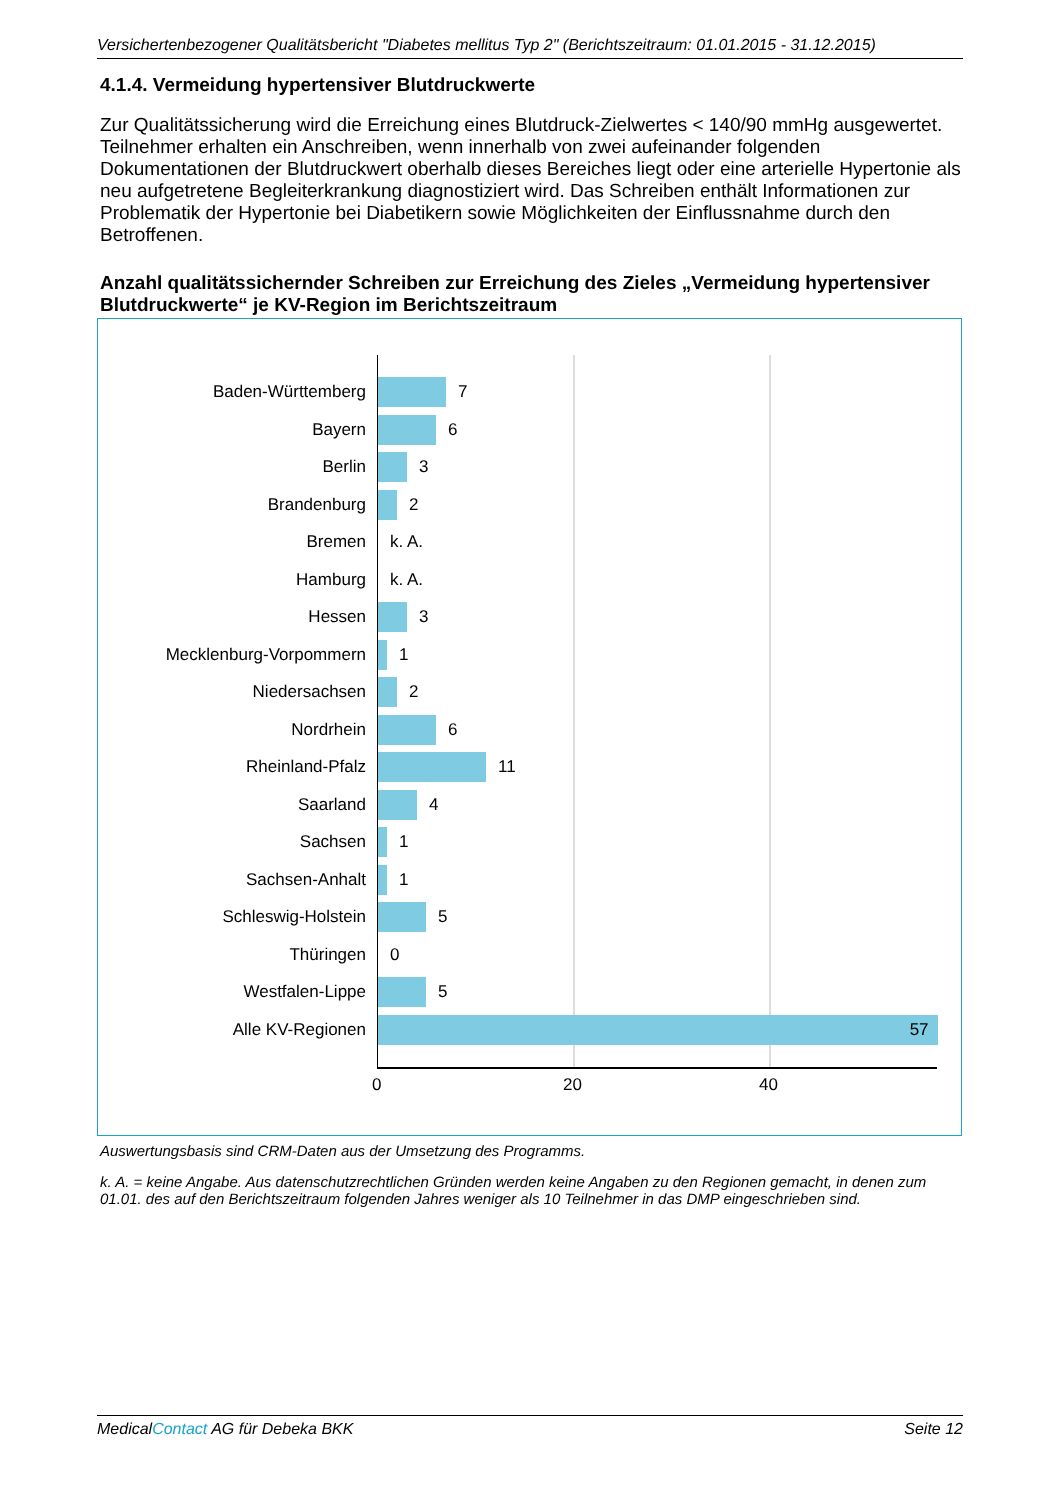Versichertenbezogener Qualitätsbericht "Diabetes mellitus Typ 2" (Berichtszeitraum: 01.01.2015 - 31.12.2015)
4.1.4. Vermeidung hypertensiver Blutdruckwerte
Zur Qualitätssicherung wird die Erreichung eines Blutdruck-Zielwertes < 140/90 mmHg ausgewertet. Teilnehmer erhalten ein Anschreiben, wenn innerhalb von zwei aufeinander folgenden Dokumentationen der Blutdruckwert oberhalb dieses Bereiches liegt oder eine arterielle Hypertonie als neu aufgetretene Begleiterkrankung diagnostiziert wird. Das Schreiben enthält Informationen zur Problematik der Hypertonie bei Diabetikern sowie Möglichkeiten der Einflussnahme durch den Betroffenen.
Anzahl qualitätssichernder Schreiben zur Erreichung des Zieles „Vermeidung hypertensiver Blutdruckwerte“ je KV-Region im Berichtszeitraum
Baden-Württemberg 7
Bayern 6
Berlin 3
Brandenburg 2
Bremen k. A.
Hamburg k. A.
Hessen 3
Mecklenburg-Vorpommern 1
Niedersachsen 2
Nordrhein 6
Rheinland-Pfalz 11
Saarland 4
Sachsen 1
Sachsen-Anhalt 1
Schleswig-Holstein 5
Thüringen 0
Westfalen-Lippe 5
Alle KV-Regionen 57
0 20 40
Auswertungsbasis sind CRM-Daten aus der Umsetzung des Programms.
k. A. = keine Angabe. Aus datenschutzrechtlichen Gründen werden keine Angaben zu den Regionen gemacht, in denen zum 01.01. des auf den Berichtszeitraum folgenden Jahres weniger als 10 Teilnehmer in das DMP eingeschrieben sind.
MedicalContact AG für Debeka BKK Seite 12